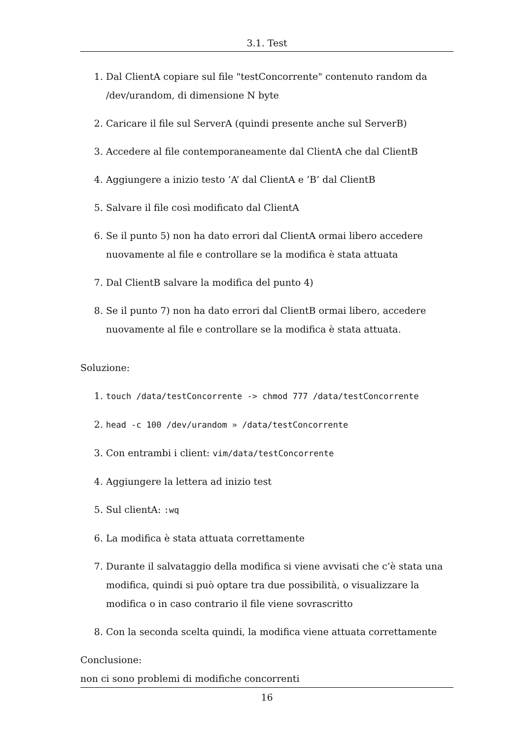3.1. Test
1. Dal ClientA copiare sul file "testConcorrente" contenuto random da /dev/urandom, di dimensione N byte
2. Caricare il file sul ServerA (quindi presente anche sul ServerB)
3. Accedere al file contemporaneamente dal ClientA che dal ClientB
4. Aggiungere a inizio testo ’A’ dal ClientA e ’B’ dal ClientB
5. Salvare il file così modificato dal ClientA
6. Se il punto 5) non ha dato errori dal ClientA ormai libero accedere nuovamente al file e controllare se la modifica è stata attuata
7. Dal ClientB salvare la modifica del punto 4)
8. Se il punto 7) non ha dato errori dal ClientB ormai libero, accedere nuovamente al file e controllare se la modifica è stata attuata.
Soluzione:
1. touch /data/testConcorrente -> chmod 777 /data/testConcorrente
2. head -c 100 /dev/urandom » /data/testConcorrente
3. Con entrambi i client: vim/data/testConcorrente
4. Aggiungere la lettera ad inizio test
5. Sul clientA: :wq
6. La modifica è stata attuata correttamente
7. Durante il salvataggio della modifica si viene avvisati che c’è stata una modifica, quindi si può optare tra due possibilità, o visualizzare la modifica o in caso contrario il file viene sovrascritto
8. Con la seconda scelta quindi, la modifica viene attuata correttamente
Conclusione:
non ci sono problemi di modifiche concorrenti
16